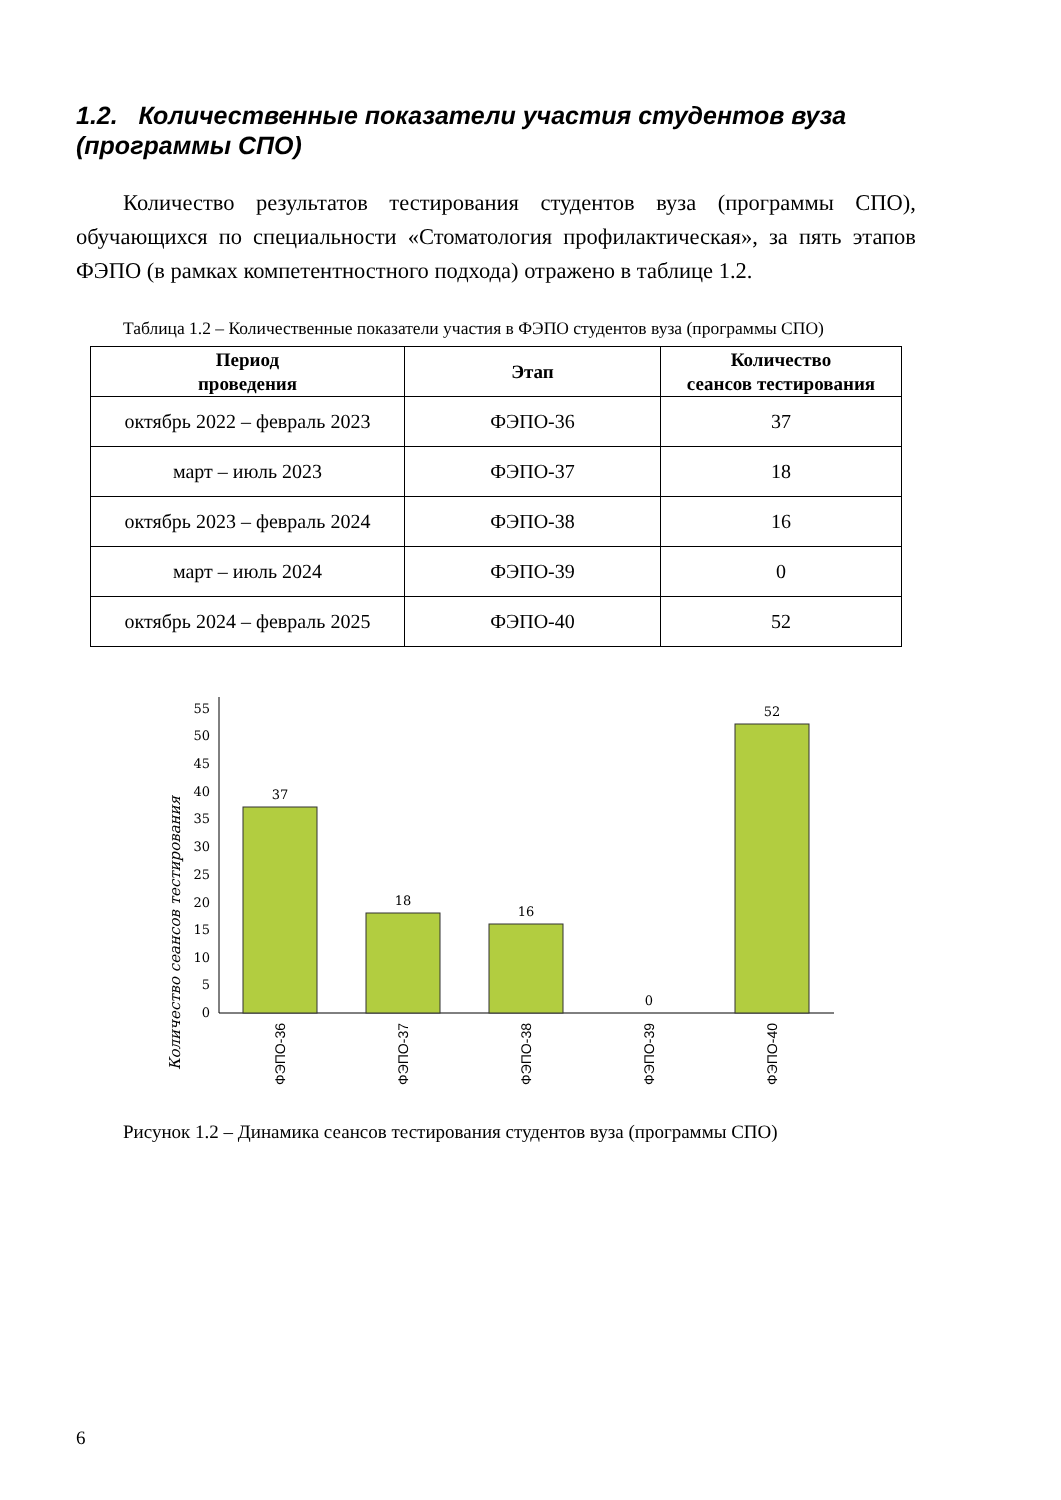1.2. Количественные показатели участия студентов вуза (программы СПО)
Количество результатов тестирования студентов вуза (программы СПО), обучающихся по специальности «Стоматология профилактическая», за пять этапов ФЭПО (в рамках компетентностного подхода) отражено в таблице 1.2.
Таблица 1.2 – Количественные показатели участия в ФЭПО студентов вуза (программы СПО)
| Период проведения | Этап | Количество сеансов тестирования |
| --- | --- | --- |
| октябрь 2022 – февраль 2023 | ФЭПО-36 | 37 |
| март – июль 2023 | ФЭПО-37 | 18 |
| октябрь 2023 – февраль 2024 | ФЭПО-38 | 16 |
| март – июль 2024 | ФЭПО-39 | 0 |
| октябрь 2024 – февраль 2025 | ФЭПО-40 | 52 |
Количество сеансов тестирования
0
5
10
15
20
25
30
35
40
45
50
55
37
18
16
0
52
ФЭПО-36
ФЭПО-37
ФЭПО-38
ФЭПО-39
ФЭПО-40
Рисунок 1.2 – Динамика сеансов тестирования студентов вуза (программы СПО)
6